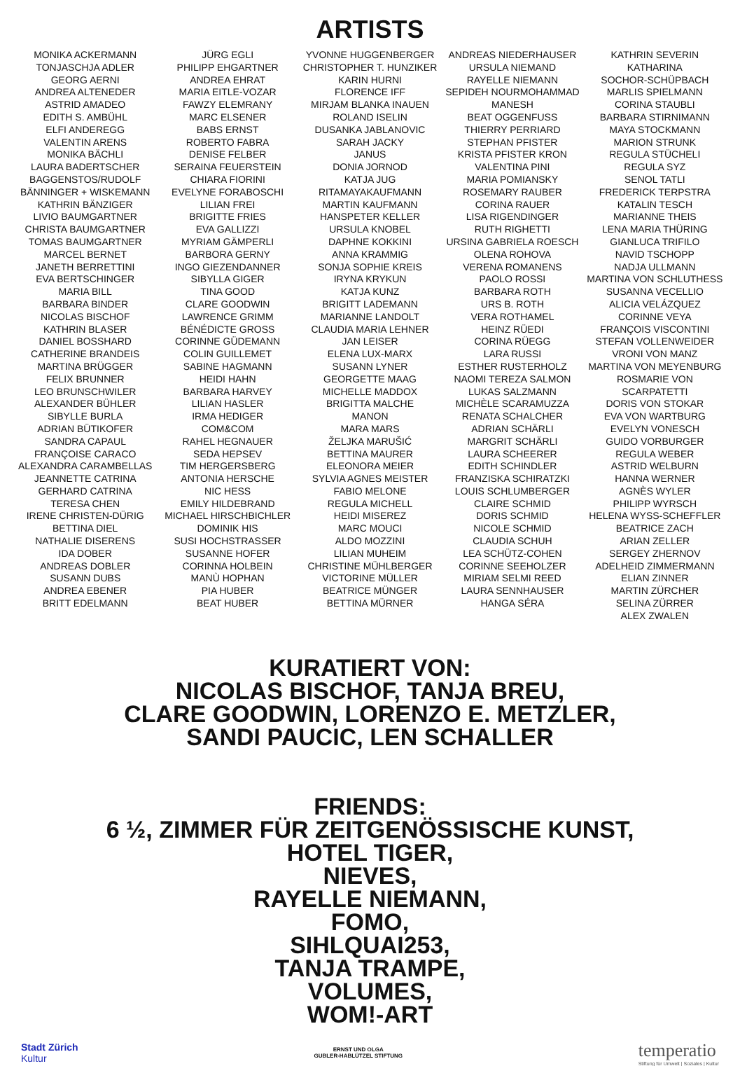ARTISTS
MONIKA ACKERMANN
TONJASCHJA ADLER
GEORG AERNI
ANDREA ALTENEDER
ASTRID AMADEO
EDITH S. AMBÜHL
ELFI ANDEREGG
VALENTIN ARENS
MONIKA BÄCHLI
LAURA BADERTSCHER
BAGGENSTOS/RUDOLF
BÄNNINGER + WISKEMANN
KATHRIN BÄNZIGER
LIVIO BAUMGARTNER
CHRISTA BAUMGARTNER
TOMAS BAUMGARTNER
MARCEL BERNET
JANETH BERRETTINI
EVA BERTSCHINGER
MARIA BILL
BARBARA BINDER
NICOLAS BISCHOF
KATHRIN BLASER
DANIEL BOSSHARD
CATHERINE BRANDEIS
MARTINA BRÜGGER
FELIX BRUNNER
LEO BRUNSCHWILER
ALEXANDER BÜHLER
SIBYLLE BURLA
ADRIAN BÜTIKOFER
SANDRA CAPAUL
FRANÇOISE CARACO
ALEXANDRA CARAMBELLAS
JEANNETTE CATRINA
GERHARD CATRINA
TERESA CHEN
IRENE CHRISTEN-DÜRIG
BETTINA DIEL
NATHALIE DISERENS
IDA DOBER
ANDREAS DOBLER
SUSANN DUBS
ANDREA EBENER
BRITT EDELMANN
JÜRG EGLI
PHILIPP EHGARTNER
ANDREA EHRAT
MARIA EITLE-VOZAR
FAWZY ELEMRANY
MARC ELSENER
BABS ERNST
ROBERTO FABRA
DENISE FELBER
SERAINA FEUERSTEIN
CHIARA FIORINI
EVELYNE FORABOSCHI
LILIAN FREI
BRIGITTE FRIES
EVA GALLIZZI
MYRIAM GÄMPERLI
BARBORA GERNY
INGO GIEZENDANNER
SIBYLLA GIGER
TINA GOOD
CLARE GOODWIN
LAWRENCE GRIMM
BÉNÉDICTE GROSS
CORINNE GÜDEMANN
COLIN GUILLEMET
SABINE HAGMANN
HEIDI HAHN
BARBARA HARVEY
LILIAN HASLER
IRMA HEDIGER
COM&COM
RAHEL HEGNAUER
SEDA HEPSEV
TIM HERGERSBERG
ANTONIA HERSCHE
NIC HESS
EMILY HILDEBRAND
MICHAEL HIRSCHBICHLER
DOMINIK HIS
SUSI HOCHSTRASSER
SUSANNE HOFER
CORINNA HOLBEIN
MANÙ HOPHAN
PIA HUBER
BEAT HUBER
YVONNE HUGGENBERGER
CHRISTOPHER T. HUNZIKER
KARIN HURNI
FLORENCE IFF
MIRJAM BLANKA INAUEN
ROLAND ISELIN
DUSANKA JABLANOVIC
SARAH JACKY
JANUS
DONIA JORNOD
KATJA JUG
RITAMAYAKAUFMANN
MARTIN KAUFMANN
HANSPETER KELLER
URSULA KNOBEL
DAPHNE KOKKINI
ANNA KRAMMIG
SONJA SOPHIE KREIS
IRYNA KRYKUN
KATJA KUNZ
BRIGITT LADEMANN
MARIANNE LANDOLT
CLAUDIA MARIA LEHNER
JAN LEISER
ELENA LUX-MARX
SUSANN LYNER
GEORGETTE MAAG
MICHELLE MADDOX
BRIGITTA MALCHE
MANON
MARA MARS
ŽELJKA MARUŠIĆ
BETTINA MAURER
ELEONORA MEIER
SYLVIA AGNES MEISTER
FABIO MELONE
REGULA MICHELL
HEIDI MISEREZ
MARC MOUCI
ALDO MOZZINI
LILIAN MUHEIM
CHRISTINE MÜHLBERGER
VICTORINE MÜLLER
BEATRICE MÜNGER
BETTINA MÜRNER
ANDREAS NIEDERHAUSER
URSULA NIEMAND
RAYELLE NIEMANN
SEPIDEH NOURMOHAMMAD
MANESH
BEAT OGGENFUSS
THIERRY PERRIARD
STEPHAN PFISTER
KRISTA PFISTER KRON
VALENTINA PINI
MARIA POMIANSKY
ROSEMARY RAUBER
CORINA RAUER
LISA RIGENDINGER
RUTH RIGHETTI
URSINA GABRIELA ROESCH
OLENA ROHOVA
VERENA ROMANENS
PAOLO ROSSI
BARBARA ROTH
URS B. ROTH
VERA ROTHAMEL
HEINZ RÜEDI
CORINA RÜEGG
LARA RUSSI
ESTHER RUSTERHOLZ
NAOMI TEREZA SALMON
LUKAS SALZMANN
MICHÈLE SCARAMUZZA
RENATA SCHALCHER
ADRIAN SCHÄRLI
MARGRIT SCHÄRLI
LAURA SCHEERER
EDITH SCHINDLER
FRANZISKA SCHIRATZKI
LOUIS SCHLUMBERGER
CLAIRE SCHMID
DORIS SCHMID
NICOLE SCHMID
CLAUDIA SCHUH
LEA SCHÜTZ-COHEN
CORINNE SEEHOLZER
MIRIAM SELMI REED
LAURA SENNHAUSER
HANGA SÉRA
KATHRIN SEVERIN
KATHARINA
SOCHOR-SCHÜPBACH
MARLIS SPIELMANN
CORINA STAUBLI
BARBARA STIRNIMANN
MAYA STOCKMANN
MARION STRUNK
REGULA STÜCHELI
REGULA SYZ
SENOL TATLI
FREDERICK TERPSTRA
KATALIN TESCH
MARIANNE THEIS
LENA MARIA THÜRING
GIANLUCA TRIFILO
NAVID TSCHOPP
NADJA ULLMANN
MARTINA VON SCHLUTHESS
SUSANNA VECELLIO
ALICIA VELÁZQUEZ
CORINNE VEYA
FRANÇOIS VISCONTINI
STEFAN VOLLENWEIDER
VRONI VON MANZ
MARTINA VON MEYENBURG
ROSMARIE VON SCARPATETTI
DORIS VON STOKAR
EVA VON WARTBURG
EVELYN VONESCH
GUIDO VORBURGER
REGULA WEBER
ASTRID WELBURN
HANNA WERNER
AGNÈS WYLER
PHILIPP WYRSCH
HELENA WYSS-SCHEFFLER
BEATRICE ZACH
ARIAN ZELLER
SERGEY ZHERNOV
ADELHEID ZIMMERMANN
ELIAN ZINNER
MARTIN ZÜRCHER
SELINA ZÜRRER
ALEX ZWALEN
KURATIERT VON:
NICOLAS BISCHOF, TANJA BREU,
CLARE GOODWIN, LORENZO E. METZLER,
SANDI PAUCIC, LEN SCHALLER
FRIENDS:
6 ½, ZIMMER FÜR ZEITGENÖSSISCHE KUNST,
HOTEL TIGER,
NIEVES,
RAYELLE NIEMANN,
FOMO,
SIHLQUAI253,
TANJA TRAMPE,
VOLUMES,
WOM!-ART
Stadt Zürich
Kultur
ERNST UND OLGA
GUBLER-HABLÜTZEL STIFTUNG
temperatio
Stiftung für Umwelt | Soziales | Kultur